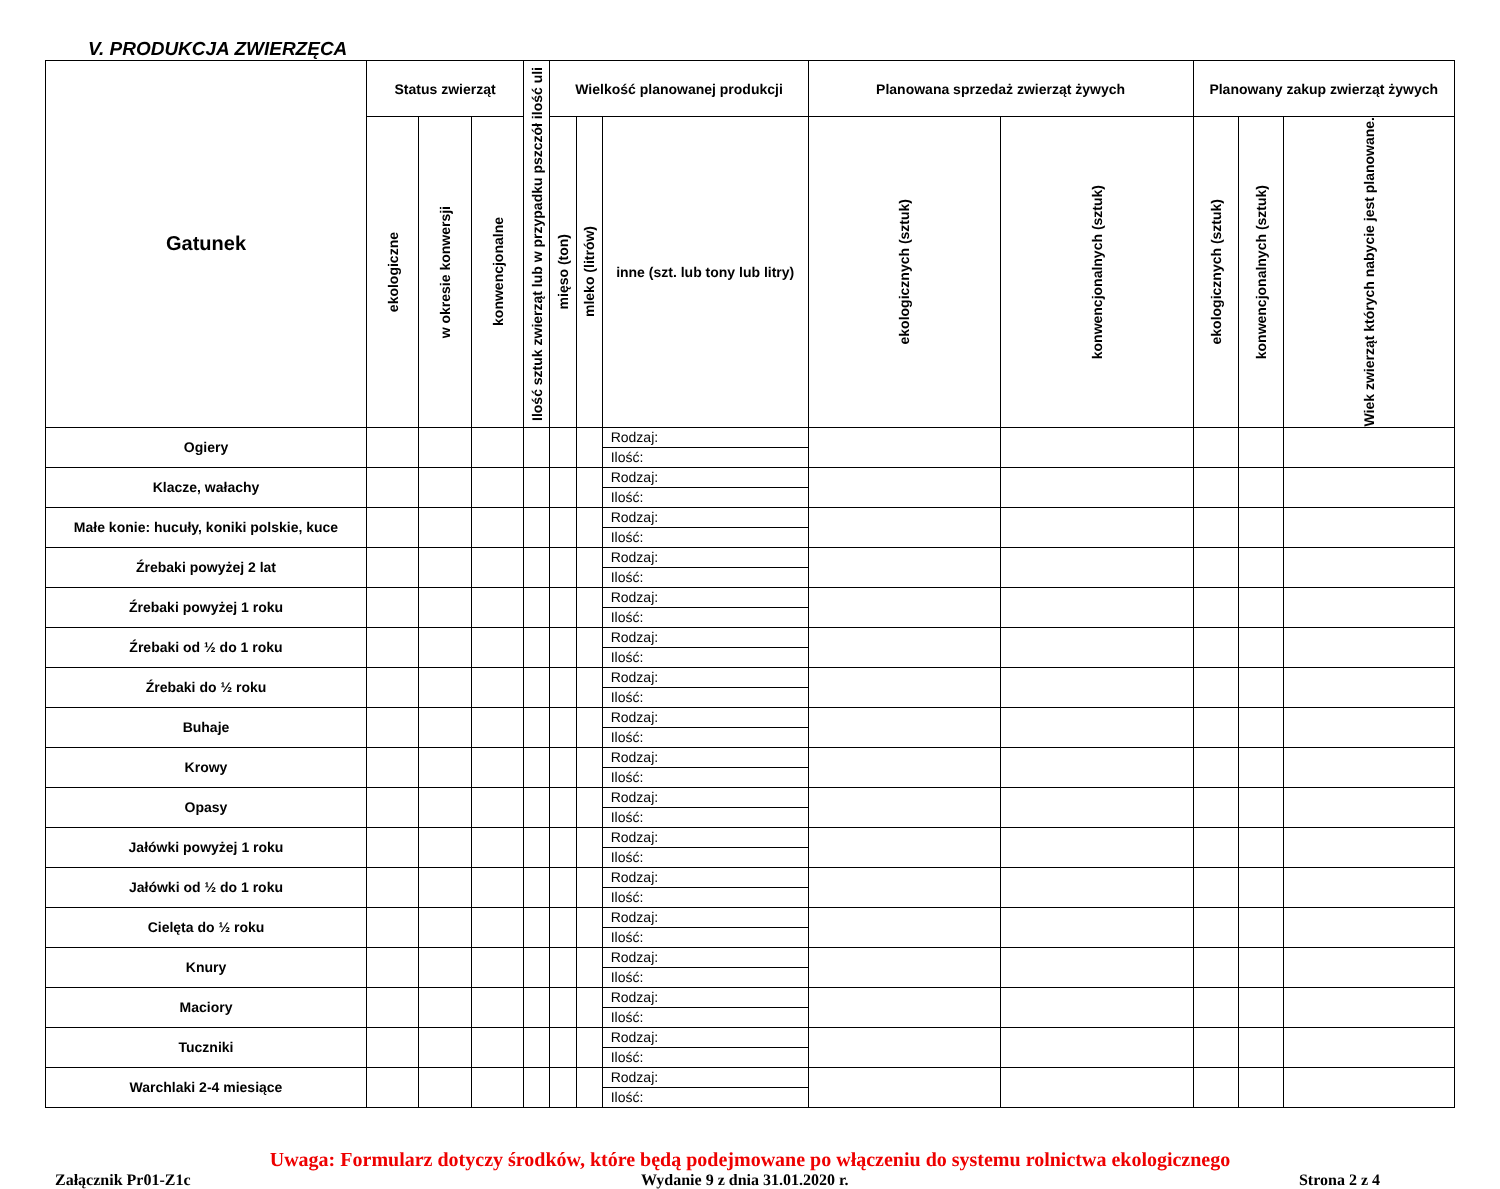V. PRODUKCJA ZWIERZĘCA
| Gatunek | Status zwierząt | | | Ilość sztuk zwierząt lub w przypadku pszczół ilość uli | Wielkość planowanej produkcji | | | Planowana sprzedaż zwierząt żywych | | Planowany zakup zwierząt żywych | | |
| --- | --- | --- | --- | --- | --- | --- | --- | --- | --- | --- | --- | --- |
| | ekologiczne | w okresie konwersji | konwencjonalne | | mięso (ton) | mleko (litrów) | inne (szt. lub tony lub litry) | ekologicznych (sztuk) | konwencjonalnych (sztuk) | ekologicznych (sztuk) | konwencjonalnych (sztuk) | Wiek zwierząt których nabycie jest planowane. |
| Ogiery | | | | | | | Rodzaj: | | | | | |
| | | | | | | | Ilość: | | | | | |
| Klacze, wałachy | | | | | | | Rodzaj: | | | | | |
| | | | | | | | Ilość: | | | | | |
| Małe konie: hucuły, koniki polskie, kuce | | | | | | | Rodzaj: | | | | | |
| | | | | | | | Ilość: | | | | | |
| Źrebaki powyżej 2 lat | | | | | | | Rodzaj: | | | | | |
| | | | | | | | Ilość: | | | | | |
| Źrebaki powyżej 1 roku | | | | | | | Rodzaj: | | | | | |
| | | | | | | | Ilość: | | | | | |
| Źrebaki od ½ do 1 roku | | | | | | | Rodzaj: | | | | | |
| | | | | | | | Ilość: | | | | | |
| Źrebaki do ½ roku | | | | | | | Rodzaj: | | | | | |
| | | | | | | | Ilość: | | | | | |
| Buhaje | | | | | | | Rodzaj: | | | | | |
| | | | | | | | Ilość: | | | | | |
| Krowy | | | | | | | Rodzaj: | | | | | |
| | | | | | | | Ilość: | | | | | |
| Opasy | | | | | | | Rodzaj: | | | | | |
| | | | | | | | Ilość: | | | | | |
| Jałówki powyżej 1 roku | | | | | | | Rodzaj: | | | | | |
| | | | | | | | Ilość: | | | | | |
| Jałówki od ½ do 1 roku | | | | | | | Rodzaj: | | | | | |
| | | | | | | | Ilość: | | | | | |
| Cielęta do ½ roku | | | | | | | Rodzaj: | | | | | |
| | | | | | | | Ilość: | | | | | |
| Knury | | | | | | | Rodzaj: | | | | | |
| | | | | | | | Ilość: | | | | | |
| Maciory | | | | | | | Rodzaj: | | | | | |
| | | | | | | | Ilość: | | | | | |
| Tuczniki | | | | | | | Rodzaj: | | | | | |
| | | | | | | | Ilość: | | | | | |
| Warchlaki 2-4 miesiące | | | | | | | Rodzaj: | | | | | |
| | | | | | | | Ilość: | | | | | |
Uwaga: Formularz dotyczy środków, które będą podejmowane po włączeniu do systemu rolnictwa ekologicznego
Załącznik Pr01-Z1c Wydanie 9 z dnia 31.01.2020 r. Strona 2 z 4